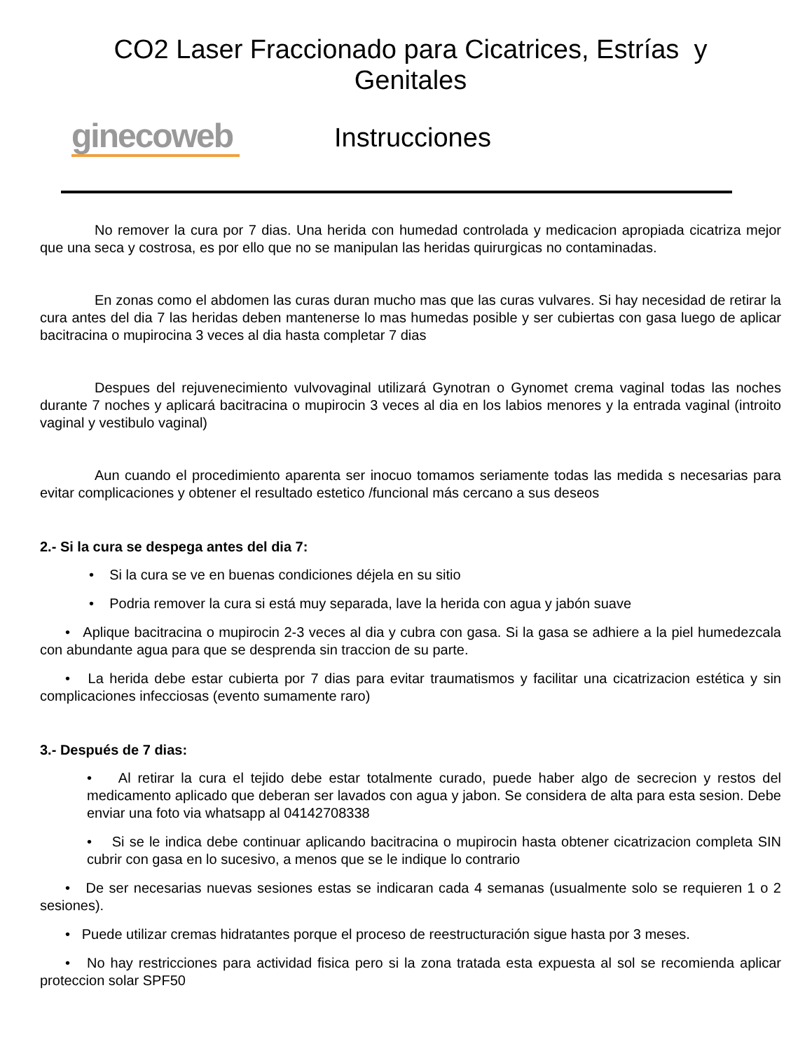CO2 Laser Fraccionado para Cicatrices, Estrías y
Genitales
ginecoweb
Instrucciones
No remover la cura por 7 dias. Una herida con humedad controlada y medicacion apropiada cicatriza mejor que una seca y costrosa, es por ello que no se manipulan las heridas quirurgicas no contaminadas.
En zonas como el abdomen las curas duran mucho mas que las curas vulvares. Si hay necesidad de retirar la cura antes del dia 7 las heridas deben mantenerse lo mas humedas posible y ser cubiertas con gasa luego de aplicar bacitracina o mupirocina 3 veces al dia hasta completar 7 dias
Despues del rejuvenecimiento vulvovaginal utilizará Gynotran o Gynomet crema vaginal todas las noches durante 7 noches y aplicará bacitracina o mupirocin 3 veces al dia en los labios menores y la entrada vaginal (introito vaginal y vestibulo vaginal)
Aun cuando el procedimiento aparenta ser inocuo tomamos seriamente todas las medida s necesarias para evitar complicaciones y obtener el resultado estetico /funcional más cercano a sus deseos
2.- Si la cura se despega antes del dia 7:
• Si la cura se ve en buenas condiciones déjela en su sitio
• Podria remover la cura si está muy separada, lave la herida con agua y jabón suave
• Aplique bacitracina o mupirocin 2-3 veces al dia y cubra con gasa. Si la gasa se adhiere a la piel humedezcala con abundante agua para que se desprenda sin traccion de su parte.
• La herida debe estar cubierta por 7 dias para evitar traumatismos y facilitar una cicatrizacion estética y sin complicaciones infecciosas (evento sumamente raro)
3.- Después de 7 dias:
• Al retirar la cura el tejido debe estar totalmente curado, puede haber algo de secrecion y restos del medicamento aplicado que deberan ser lavados con agua y jabon. Se considera de alta para esta sesion. Debe enviar una foto via whatsapp al 04142708338
• Si se le indica debe continuar aplicando bacitracina o mupirocin hasta obtener cicatrizacion completa SIN cubrir con gasa en lo sucesivo, a menos que se le indique lo contrario
• De ser necesarias nuevas sesiones estas se indicaran cada 4 semanas (usualmente solo se requieren 1 o 2 sesiones).
• Puede utilizar cremas hidratantes porque el proceso de reestructuración sigue hasta por 3 meses.
• No hay restricciones para actividad fisica pero si la zona tratada esta expuesta al sol se recomienda aplicar proteccion solar SPF50